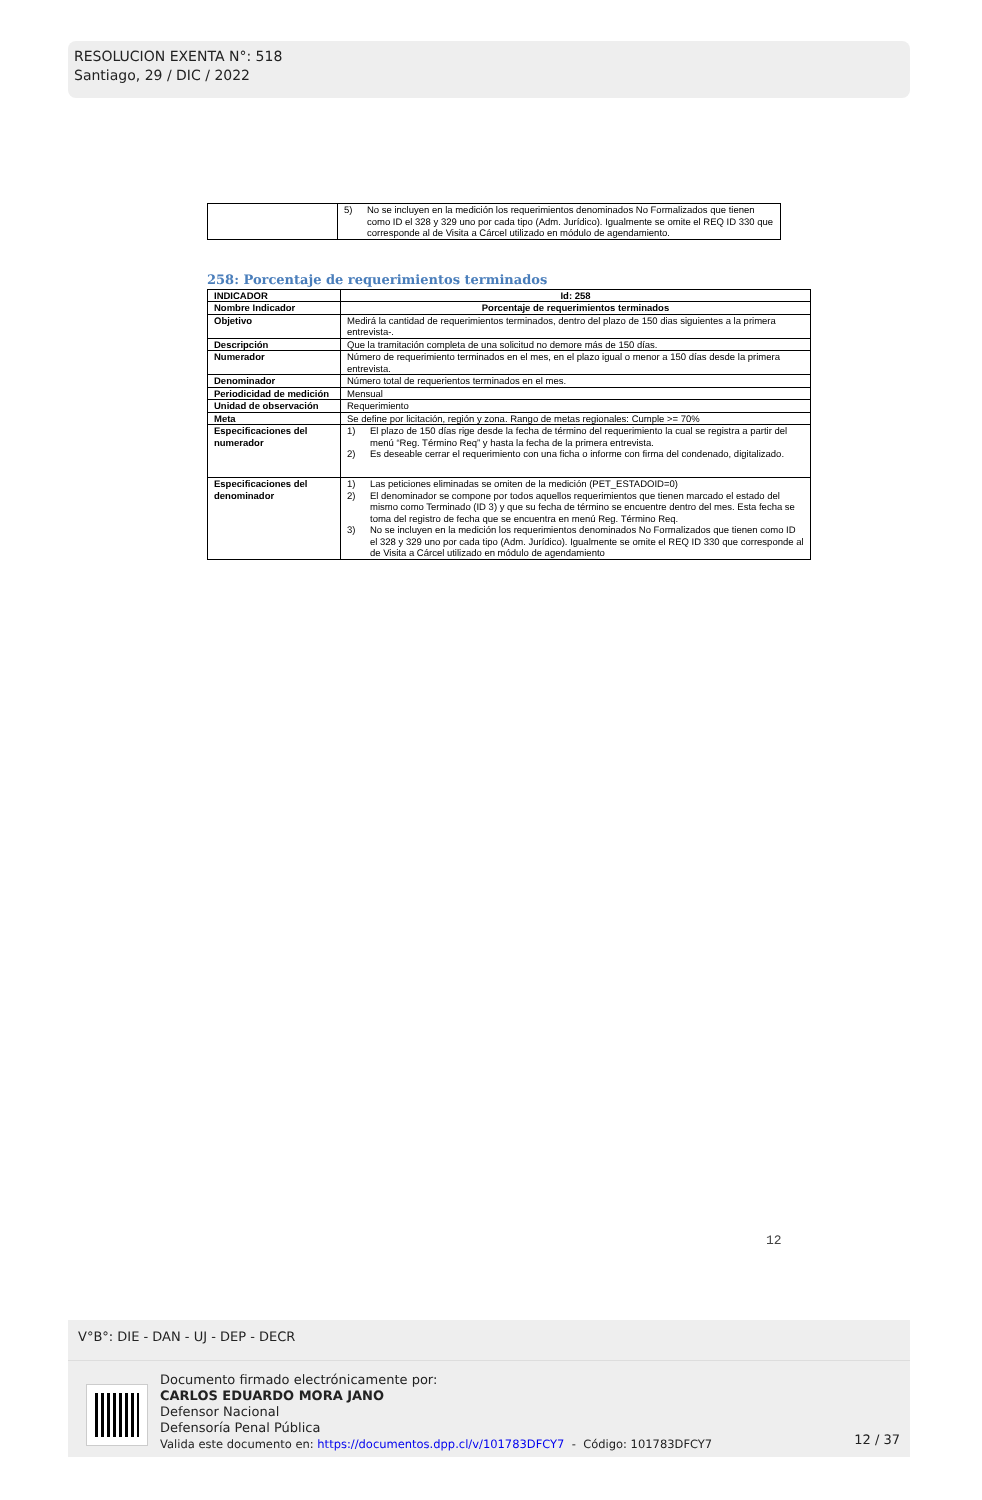RESOLUCION EXENTA N°: 518
Santiago, 29 / DIC / 2022
| | 5) No se incluyen en la medición los requerimientos denominados No Formalizados que tienen como ID el 328 y 329 uno por cada tipo (Adm. Jurídico). Igualmente se omite el REQ ID 330 que corresponde al de Visita a Cárcel utilizado en módulo de agendamiento. |
258: Porcentaje de requerimientos terminados
| INDICADOR | Id: 258 |
| Nombre Indicador | Porcentaje de requerimientos terminados |
| Objetivo | Medirá la cantidad de requerimientos terminados, dentro del plazo de 150 dias siguientes a la primera entrevista-. |
| Descripción | Que la tramitación completa de una solicitud no demore más de 150 días. |
| Numerador | Número de requerimiento terminados en el mes, en el plazo igual o menor a 150 días desde la primera entrevista. |
| Denominador | Número total de requerientos terminados en el mes. |
| Periodicidad de medición | Mensual |
| Unidad de observación | Requerimiento |
| Meta | Se define por licitación, región y zona. Rango de metas regionales: Cumple >= 70% |
| Especificaciones del numerador | 1) El plazo de 150 días rige desde la fecha de término del requerimiento la cual se registra a partir del menú “Reg. Término Req” y hasta la fecha de la primera entrevista. 2) Es deseable cerrar el requerimiento con una ficha o informe con firma del condenado, digitalizado. |
| Especificaciones del denominador | 1) Las peticiones eliminadas se omiten de la medición (PET_ESTADOID=0) 2) El denominador se compone por todos aquellos requerimientos que tienen marcado el estado del mismo como Terminado (ID 3) y que su fecha de término se encuentre dentro del mes. Esta fecha se toma del registro de fecha que se encuentra en menú Reg. Término Req. 3) No se incluyen en la medición los requerimientos denominados No Formalizados que tienen como ID el 328 y 329 uno por cada tipo (Adm. Jurídico). Igualmente se omite el REQ ID 330 que corresponde al de Visita a Cárcel utilizado en módulo de agendamiento |
12
V°B°: DIE - DAN - UJ - DEP - DECR
Documento firmado electrónicamente por:
CARLOS EDUARDO MORA JANO
Defensor Nacional
Defensoría Penal Pública
Valida este documento en: https://documentos.dpp.cl/v/101783DFCY7 - Código: 101783DFCY7
12 / 37